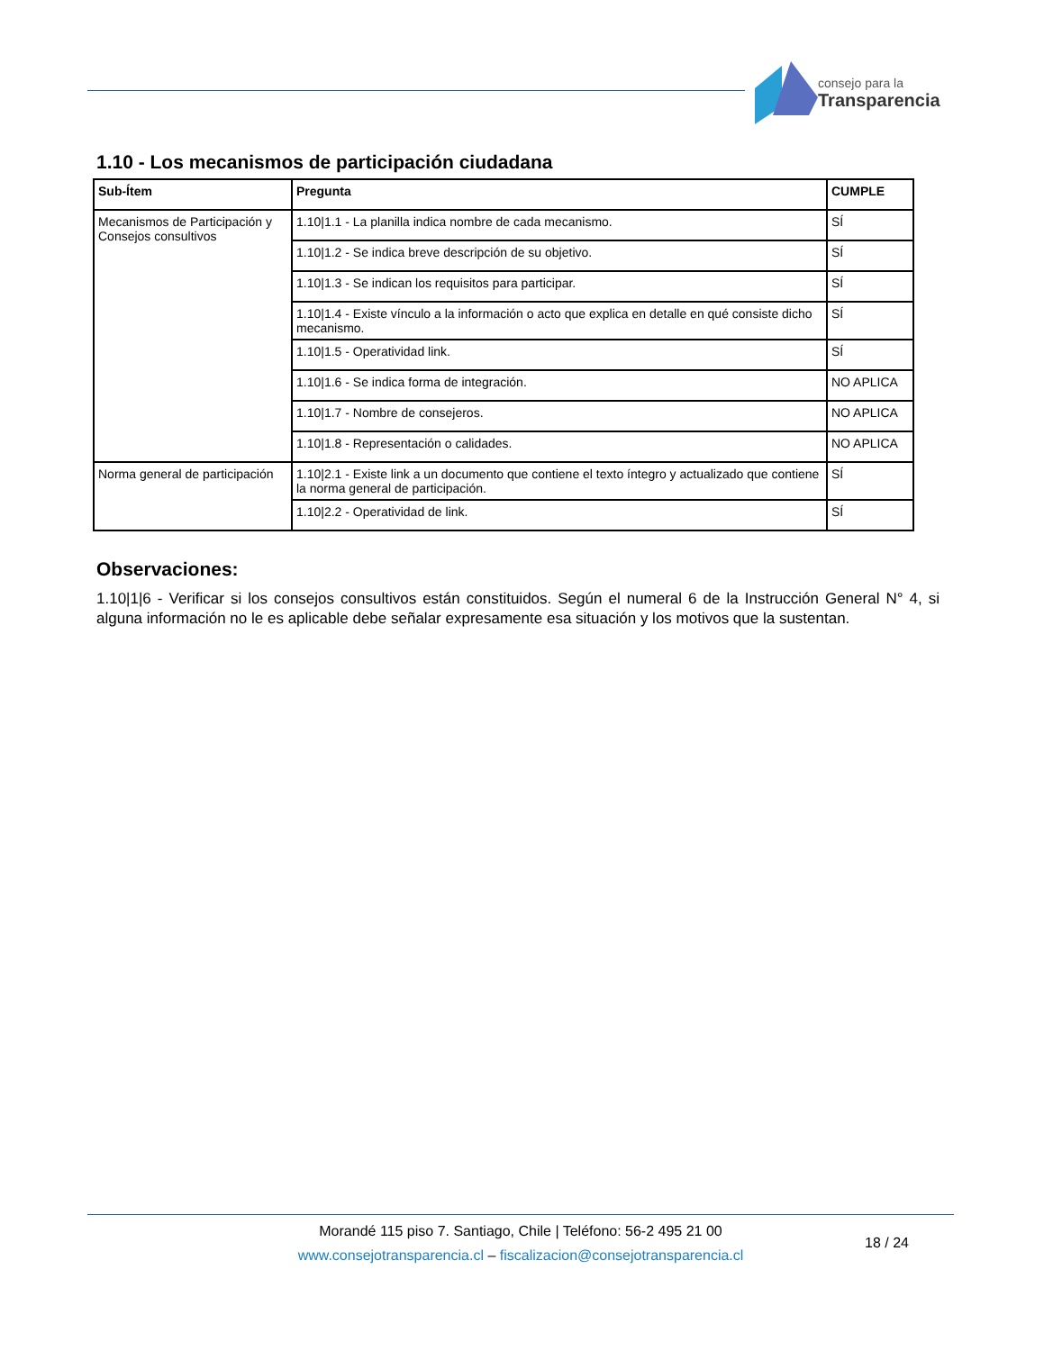consejo para la
Transparencia
1.10 - Los mecanismos de participación ciudadana
| Sub-Ítem | Pregunta | CUMPLE |
| --- | --- | --- |
| Mecanismos de Participación y Consejos consultivos | 1.10/1.1 - La planilla indica nombre de cada mecanismo. | SÍ |
| | 1.10/1.2 - Se indica breve descripción de su objetivo. | SÍ |
| | 1.10/1.3 - Se indican los requisitos para participar. | SÍ |
| | 1.10/1.4 - Existe vínculo a la información o acto que explica en detalle en qué consiste dicho mecanismo. | SÍ |
| | 1.10/1.5 - Operatividad link. | SÍ |
| | 1.10/1.6 - Se indica forma de integración. | NO APLICA |
| | 1.10/1.7 - Nombre de consejeros. | NO APLICA |
| | 1.10/1.8 - Representación o calidades. | NO APLICA |
| Norma general de participación | 1.10/2.1 - Existe link a un documento que contiene el texto íntegro y actualizado que contiene la norma general de participación. | SÍ |
| | 1.10/2.2 - Operatividad de link. | SÍ |
Observaciones:
1.10|1|6 - Verificar si los consejos consultivos están constituidos. Según el numeral 6 de la Instrucción General N° 4, si alguna información no le es aplicable debe señalar expresamente esa situación y los motivos que la sustentan.
Morandé 115 piso 7. Santiago, Chile | Teléfono: 56-2 495 21 00
www.consejotransparencia.cl – fiscalizacion@consejotransparencia.cl
18 / 24